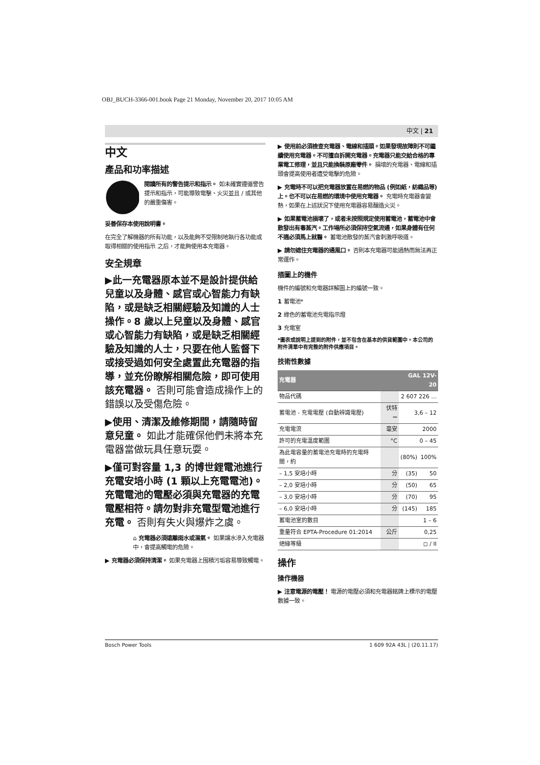OBJ_BUCH-3366-001.book Page 21 Monday, November 20, 2017 10:05 AM
中文 | 21
中文
產品和功率描述
閱讀所有的警告提示和指示。 如未確實遵循警告提示和指示，可能導致電擊、火災並且 / 或其他的嚴重傷害。
妥善保存本使用說明書。
在完全了解機器的所有功能，以及能夠不受限制地執行各功能或取得相關的使用指示 之后，才能夠使用本充電器。
安全規章
▶此一充電器原本並不是設計提供給兒童以及身體、感官或心智能力有缺陷，或是缺乏相關經驗及知識的人士操作。8 歲以上兒童以及身體、感官或心智能力有缺陷，或是缺乏相關經驗及知識的人士，只要在他人監督下或接受過如何安全處置此充電器的指導，並充份瞭解相關危險，即可使用該充電器。 否則可能會造成操作上的錯誤以及受傷危險。
▶使用、清潔及維修期間，請隨時留意兒童。 如此才能確保他們未將本充電器當做玩具任意玩耍。
▶僅可對容量 1,3 的博世鋰電池進行充電安培小時 (1 顆以上充電電池)。充電電池的電壓必須與充電器的充電電壓相符。請勿對非充電型電池進行充電。 否則有失火與爆炸之虞。
⌂ 充電器必須遠離雨水或濕氣。 如果讓水滲入充電器中，會提高觸電的危險。
▶ 充電器必須保持清潔。 如果充電器上囤積污垢容易導致觸電。
▶ 使用前必須檢查充電器、電線和插頭。如果發現故障則不可繼續使用充電器。不可擅自拆開充電器。充電器只能交給合格的專業電工修理，並且只能換裝原廠零件。 損壞的充電器、電線和插頭會提高使用者遭受電擊的危險。
▶ 充電時不可以把充電器放置在易燃的物品 (例如紙，紡織品等) 上。也不可以在易燃的環境中使用充電器。 充電時充電器會變熱，如果在上述狀況下使用充電器容易釀造火災。
▶ 如果蓄電池損壞了，或者未按照規定使用蓄電池，蓄電池中會散發出有毒蒸汽。工作場所必須保持空氣流通，如果身體有任何不適必須馬上就醫。 蓄電池散發的蒸汽會刺激呼吸道。
▶ 請勿遮住充電器的通風口。 否則本充電器可能過熱而無法再正常運作。
插圖上的機件
機件的編號和充電器詳解圖上的編號一致。
1 蓄電池*
2 綠色的蓄電池充電指示燈
3 充電室
*圖表或說明上提到的附件，並不包含在基本的供貨範圍中。本公司的附件清單中有完整的附件供應項目。
技術性數據
| 充電器 | | GAL 12V-20 | |
| --- | --- | --- | --- |
| 物品代碼 | | 2 607 226 ... | |
| 蓄電池 - 充電電壓 (自動辨識電壓) | 伏特⎓ | 3,6 – 12 | |
| 充電電流 | 毫安 | 2000 | |
| 許可的充電溫度範圍 | °C | 0 – 45 | |
| 為此電容量的蓄電池充電時的充電時間，約 | | (80%) | 100% |
| – 1,5 安培小時 | 分 | (35) | 50 |
| – 2,0 安培小時 | 分 | (50) | 65 |
| – 3,0 安培小時 | 分 | (70) | 95 |
| – 6,0 安培小時 | 分 | (145) | 185 |
| 蓄電池室的數目 | | 1 – 6 | |
| 重量符合 EPTA-Procedure 01:2014 | 公斤 | 0,25 | |
| 絕緣等級 | | ◻ / II | |
操作
操作機器
▶ 注意電源的電壓！ 電源的電壓必須和充電器銘牌上標示的電壓數據一致。
Bosch Power Tools 1 609 92A 43L | (20.11.17)